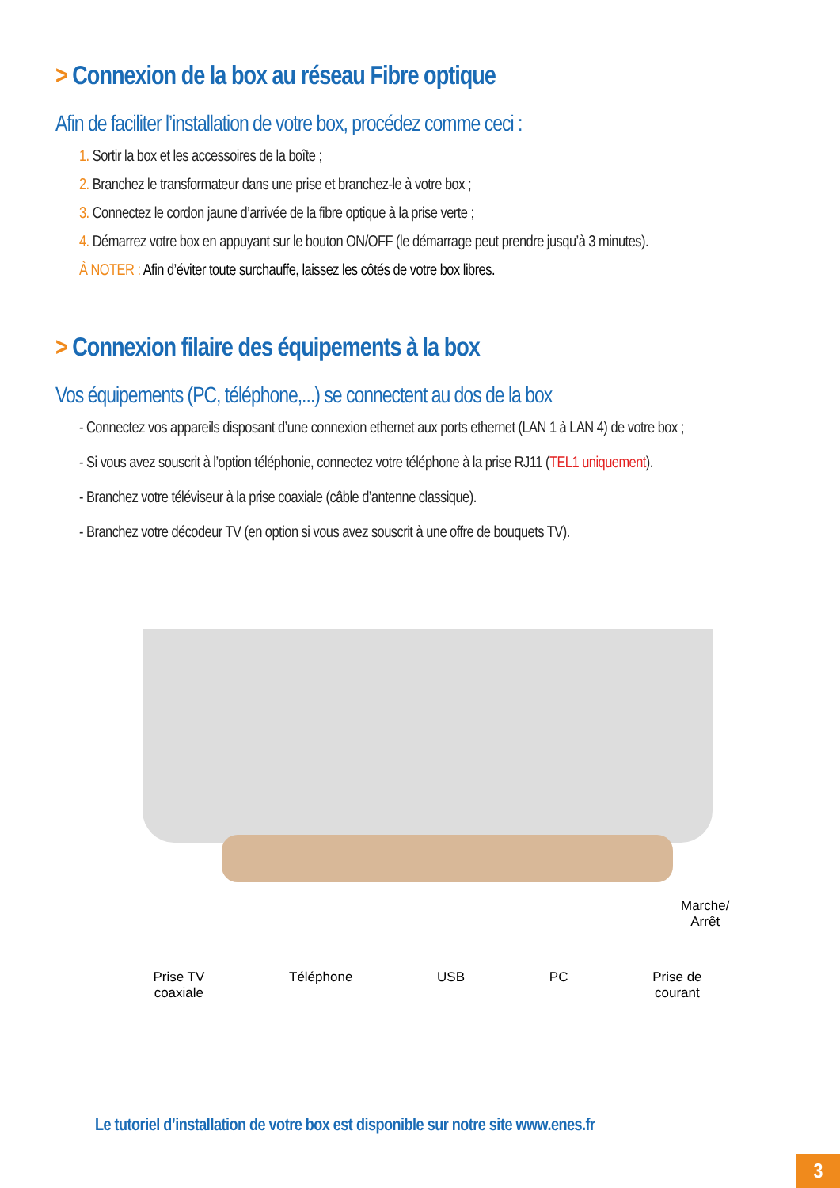> Connexion de la box au réseau Fibre optique
Afin de faciliter l’installation de votre box, procédez comme ceci :
1. Sortir la box et les accessoires de la boîte ;
2. Branchez le transformateur dans une prise et branchez-le à votre box ;
3. Connectez le cordon jaune d’arrivée de la fibre optique à la prise verte ;
4. Démarrez votre box en appuyant sur le bouton ON/OFF (le démarrage peut prendre jusqu’à 3 minutes).
À NOTER : Afin d’éviter toute surchauffe, laissez les côtés de votre box libres.
> Connexion filaire des équipements à la box
Vos équipements (PC, téléphone,...) se connectent au dos de la box
- Connectez vos appareils disposant d’une connexion ethernet aux ports ethernet (LAN 1 à LAN 4) de votre box ;
- Si vous avez souscrit à l’option téléphonie, connectez votre téléphone à la prise RJ11 (TEL1 uniquement).
- Branchez votre téléviseur à la prise coaxiale (câble d’antenne classique).
- Branchez votre décodeur TV (en option si vous avez souscrit à une offre de bouquets TV).
Marche/
Arrêt
Prise TV
coaxiale Téléphone USB PC Prise de
courant
Le tutoriel d’installation de votre box est disponible sur notre site www.enes.fr
3